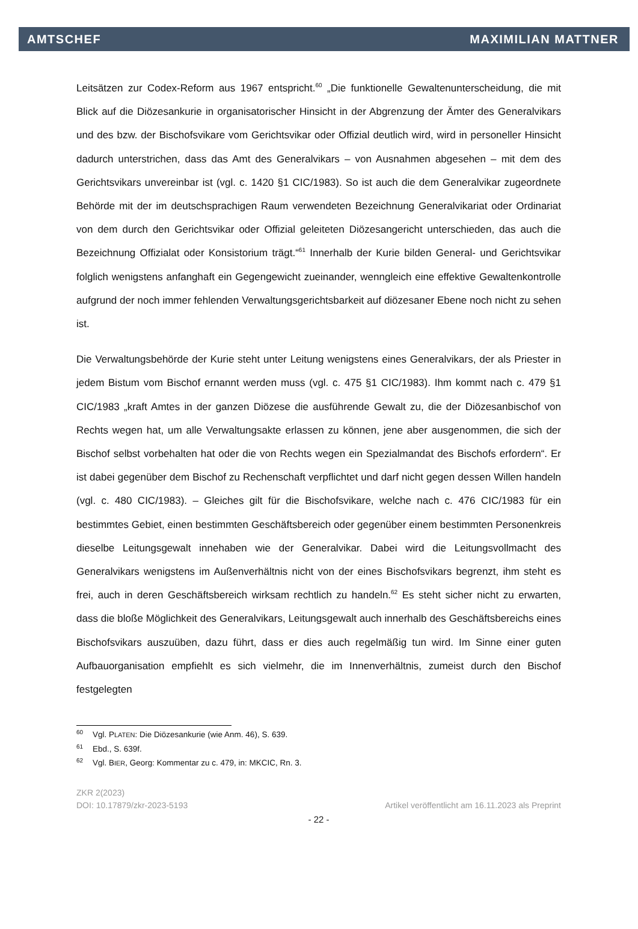AMTSCHEF MAXIMILIAN MATTNER
Leitsätzen zur Codex-Reform aus 1967 entspricht.<sup>60</sup> „Die funktionelle Gewaltenunterscheidung, die mit Blick auf die Diözesankurie in organisatorischer Hinsicht in der Abgrenzung der Ämter des Generalvikars und des bzw. der Bischofsvikare vom Gerichtsvikar oder Offizial deutlich wird, wird in personeller Hinsicht dadurch unterstrichen, dass das Amt des Generalvikars – von Ausnahmen abgesehen – mit dem des Gerichtsvikars unvereinbar ist (vgl. c. 1420 §1 CIC/1983). So ist auch die dem Generalvikar zugeordnete Behörde mit der im deutschsprachigen Raum verwendeten Bezeichnung Generalvikariat oder Ordinariat von dem durch den Gerichtsvikar oder Offizial geleiteten Diözesangericht unterschieden, das auch die Bezeichnung Offizialat oder Konsistorium trägt.“<sup>61</sup> Innerhalb der Kurie bilden General- und Gerichtsvikar folglich wenigstens anfanghaft ein Gegengewicht zueinander, wenngleich eine effektive Gewaltenkontrolle aufgrund der noch immer fehlenden Verwaltungsgerichtsbarkeit auf diözesaner Ebene noch nicht zu sehen ist.
Die Verwaltungsbehörde der Kurie steht unter Leitung wenigstens eines Generalvikars, der als Priester in jedem Bistum vom Bischof ernannt werden muss (vgl. c. 475 §1 CIC/1983). Ihm kommt nach c. 479 §1 CIC/1983 „kraft Amtes in der ganzen Diözese die ausführende Gewalt zu, die der Diözesanbischof von Rechts wegen hat, um alle Verwaltungsakte erlassen zu können, jene aber ausgenommen, die sich der Bischof selbst vorbehalten hat oder die von Rechts wegen ein Spezialmandat des Bischofs erfordern“. Er ist dabei gegenüber dem Bischof zu Rechenschaft verpflichtet und darf nicht gegen dessen Willen handeln (vgl. c. 480 CIC/1983). – Gleiches gilt für die Bischofsvikare, welche nach c. 476 CIC/1983 für ein bestimmtes Gebiet, einen bestimmten Geschäftsbereich oder gegenüber einem bestimmten Personenkreis dieselbe Leitungsgewalt innehaben wie der Generalvikar. Dabei wird die Leitungsvollmacht des Generalvikars wenigstens im Außenverhältnis nicht von der eines Bischofsvikars begrenzt, ihm steht es frei, auch in deren Geschäftsbereich wirksam rechtlich zu handeln.<sup>62</sup> Es steht sicher nicht zu erwarten, dass die bloße Möglichkeit des Generalvikars, Leitungsgewalt auch innerhalb des Geschäftsbereichs eines Bischofsvikars auszuüben, dazu führt, dass er dies auch regelmäßig tun wird. Im Sinne einer guten Aufbauorganisation empfiehlt es sich vielmehr, die im Innenverhältnis, zumeist durch den Bischof festgelegten
<sup>60</sup> Vgl. PLATEN: Die Diözesankurie (wie Anm. 46), S. 639.
<sup>61</sup> Ebd., S. 639f.
<sup>62</sup> Vgl. BIER, Georg: Kommentar zu c. 479, in: MKCIC, Rn. 3.
ZKR 2(2023)
DOI: 10.17879/zkr-2023-5193 Artikel veröffentlicht am 16.11.2023 als Preprint
- 22 -